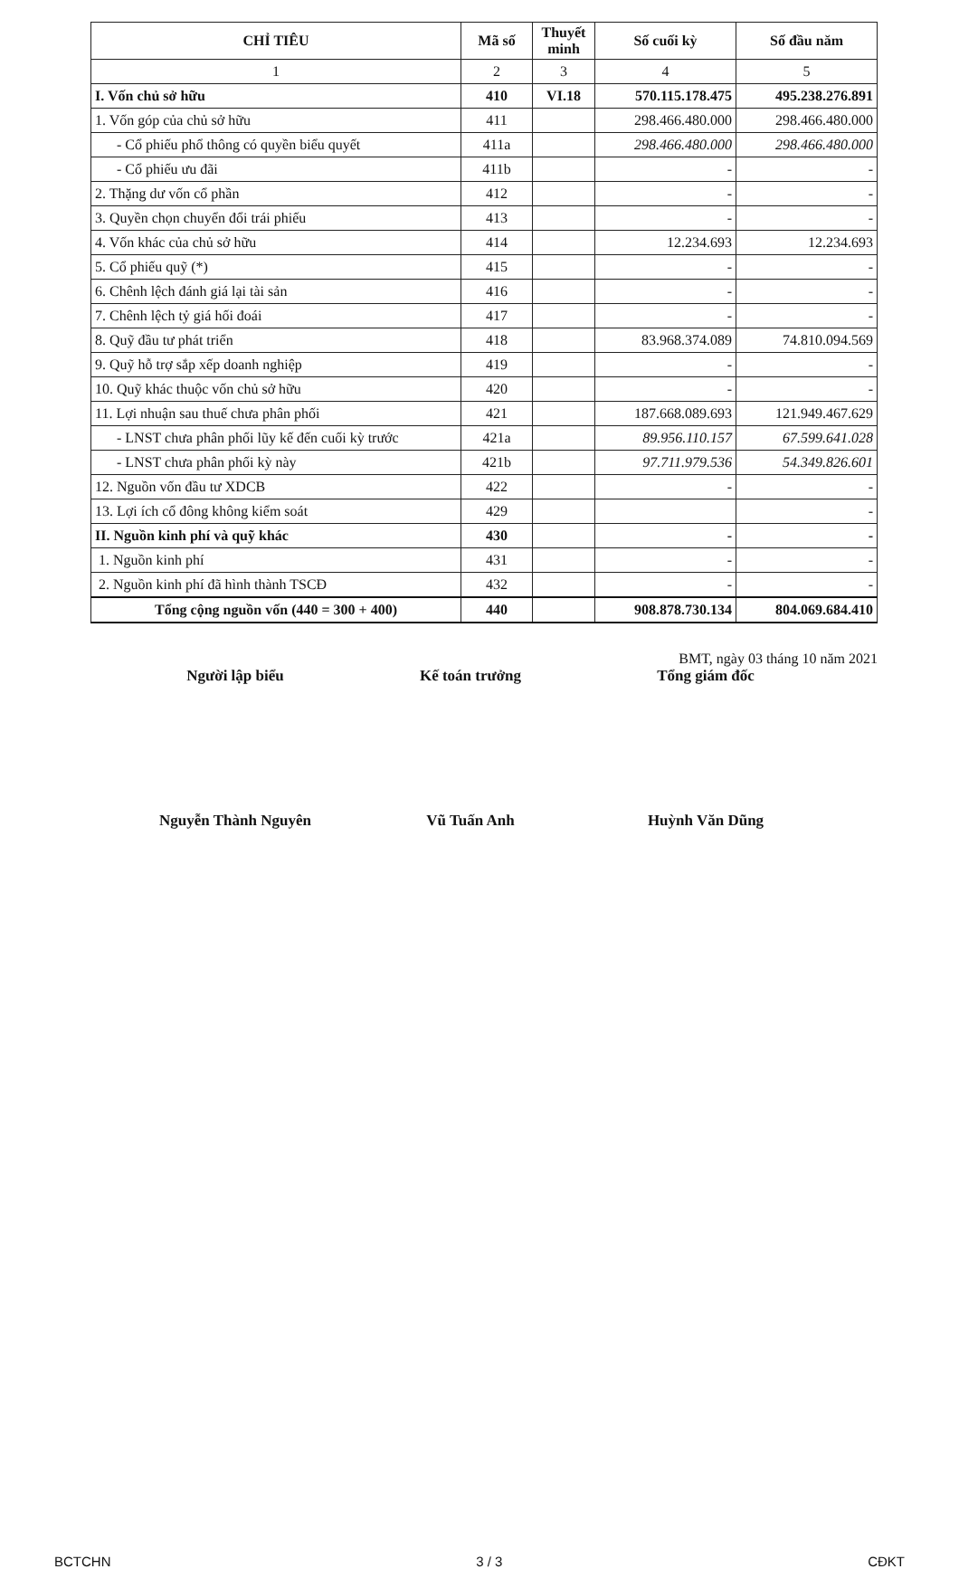| CHỈ TIÊU | Mã số | Thuyết minh | Số cuối kỳ | Số đầu năm |
| --- | --- | --- | --- | --- |
| 1 | 2 | 3 | 4 | 5 |
| I. Vốn chủ sở hữu | 410 | VI.18 | 570.115.178.475 | 495.238.276.891 |
| 1. Vốn góp của chủ sở hữu | 411 | | 298.466.480.000 | 298.466.480.000 |
| - Cổ phiếu phổ thông có quyền biểu quyết | 411a | | 298.466.480.000 | 298.466.480.000 |
| - Cổ phiếu ưu đãi | 411b | | - | - |
| 2. Thặng dư vốn cổ phần | 412 | | - | - |
| 3. Quyền chọn chuyển đổi trái phiếu | 413 | | - | - |
| 4. Vốn khác của chủ sở hữu | 414 | | 12.234.693 | 12.234.693 |
| 5. Cổ phiếu quỹ (*) | 415 | | - | - |
| 6. Chênh lệch đánh giá lại tài sản | 416 | | - | - |
| 7. Chênh lệch tỷ giá hối đoái | 417 | | - | - |
| 8. Quỹ đầu tư phát triển | 418 | | 83.968.374.089 | 74.810.094.569 |
| 9. Quỹ hỗ trợ sắp xếp doanh nghiệp | 419 | | - | - |
| 10. Quỹ khác thuộc vốn chủ sở hữu | 420 | | - | - |
| 11. Lợi nhuận sau thuế chưa phân phối | 421 | | 187.668.089.693 | 121.949.467.629 |
| - LNST chưa phân phối lũy kế đến cuối kỳ trước | 421a | | 89.956.110.157 | 67.599.641.028 |
| - LNST chưa phân phối kỳ này | 421b | | 97.711.979.536 | 54.349.826.601 |
| 12. Nguồn vốn đầu tư XDCB | 422 | | - | - |
| 13. Lợi ích cổ đông không kiểm soát | 429 | | | - |
| II. Nguồn kinh phí và quỹ khác | 430 | | - | - |
| 1. Nguồn kinh phí | 431 | | - | - |
| 2. Nguồn kinh phí đã hình thành TSCĐ | 432 | | - | - |
| Tổng cộng nguồn vốn (440 = 300 + 400) | 440 | | 908.878.730.134 | 804.069.684.410 |
BMT, ngày 03 tháng 10 năm 2021
Người lập biểu Kế toán trưởng Tổng giám đốc
Nguyễn Thành Nguyên Vũ Tuấn Anh Huỳnh Văn Dũng
BCTCHN 3 / 3 CĐKT